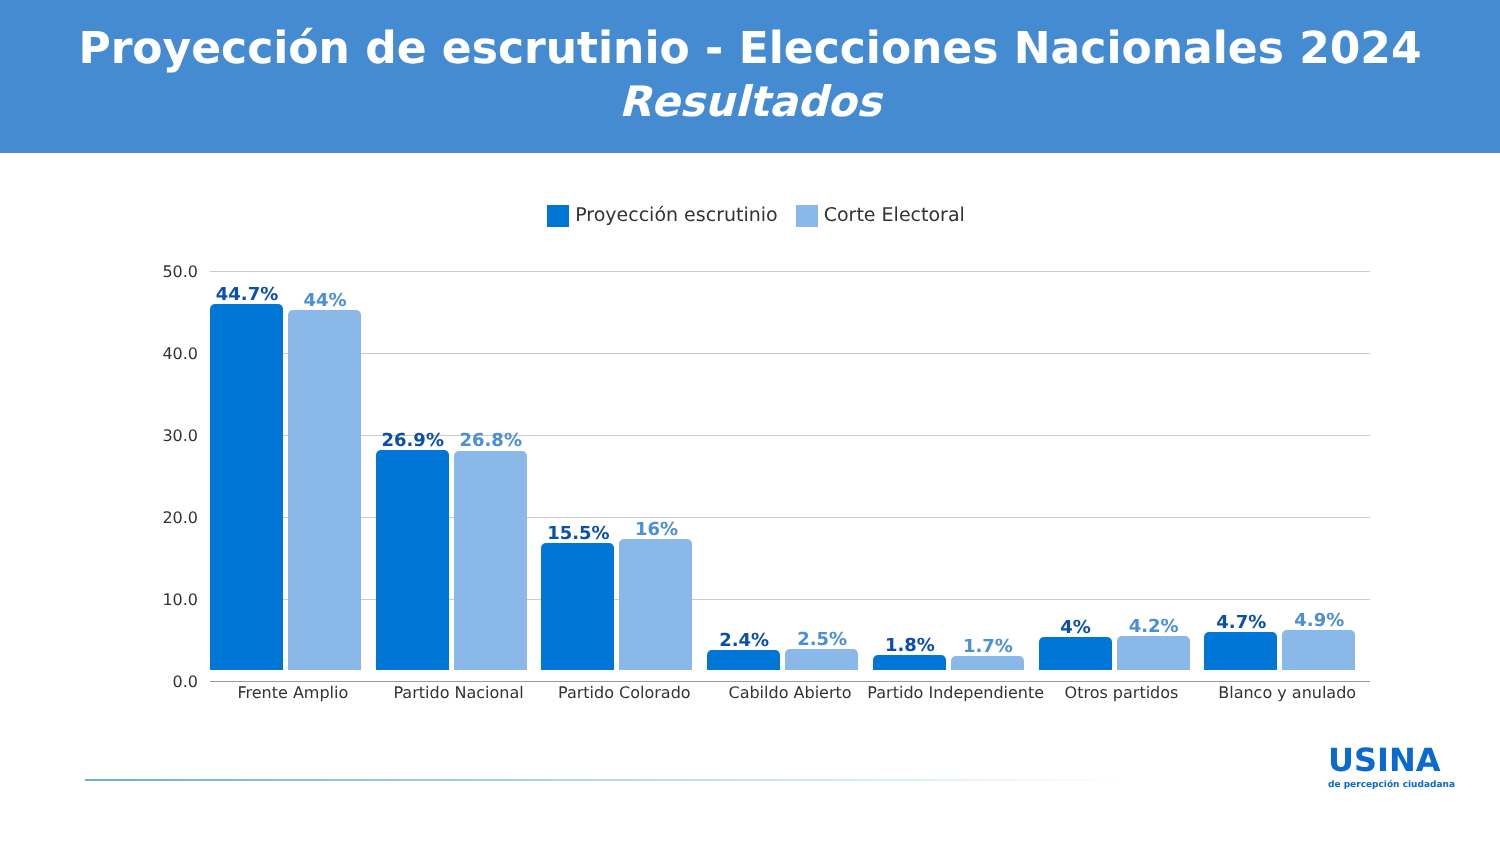Proyección de escrutinio - Elecciones Nacionales 2024
Resultados
Proyección escrutinio Corte Electoral
50.0
40.0
30.0
20.0
10.0
0.0
44.7% 44%
Frente Amplio
26.9% 26.8%
Partido Nacional
15.5% 16%
Partido Colorado
2.4% 2.5%
Cabildo Abierto
1.8% 1.7%
Partido Independiente
4% 4.2%
Otros partidos
4.7% 4.9%
Blanco y anulado
USINA
de percepción ciudadana